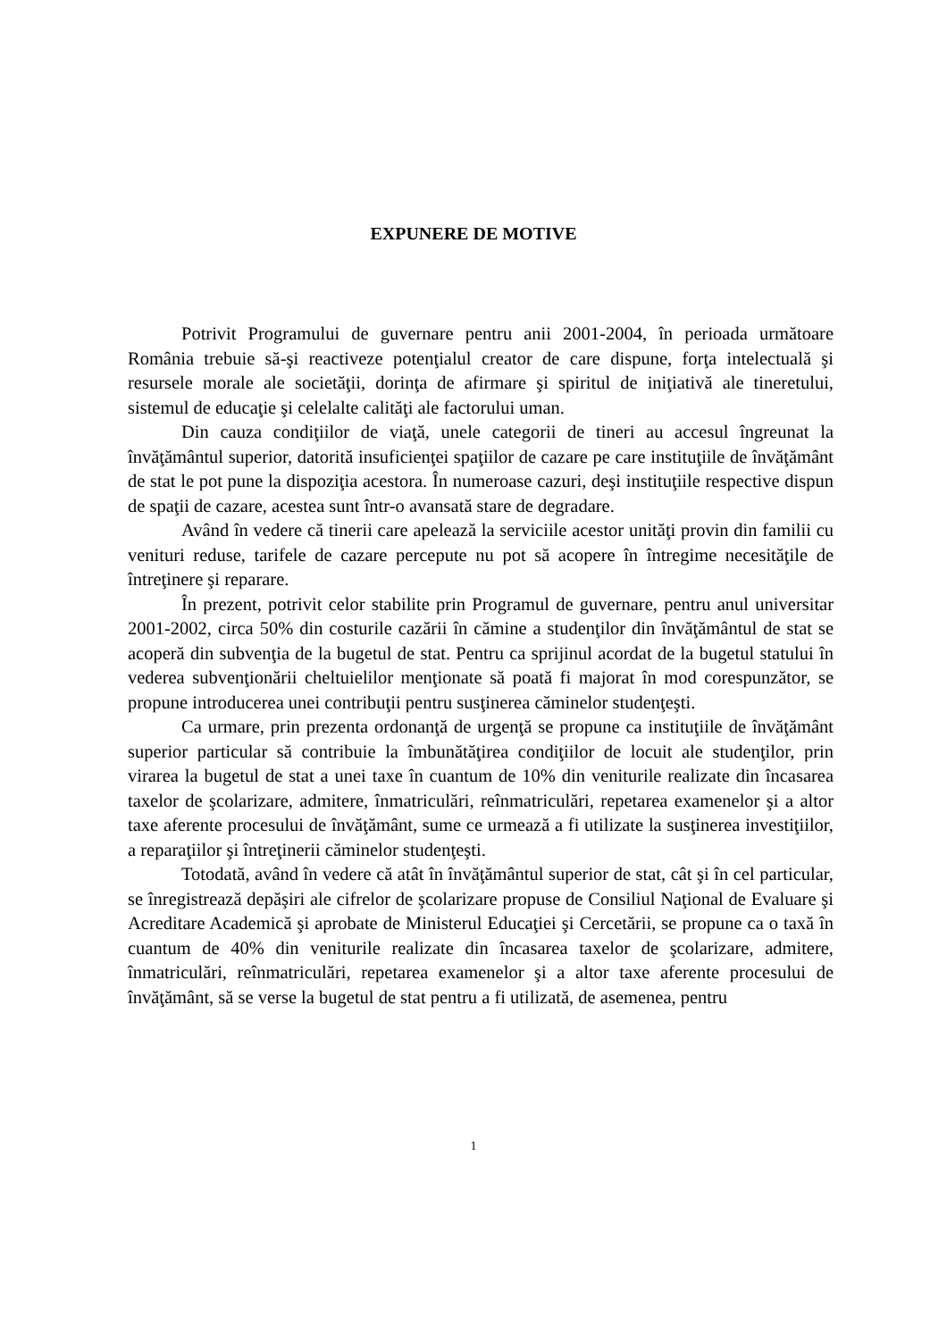EXPUNERE DE MOTIVE
Potrivit Programului de guvernare pentru anii 2001-2004, în perioada următoare România trebuie să-şi reactiveze potenţialul creator de care dispune, forţa intelectuală şi resursele morale ale societăţii, dorinţa de afirmare şi spiritul de iniţiativă ale tineretului, sistemul de educaţie şi celelalte calităţi ale factorului uman.
Din cauza condiţiilor de viaţă, unele categorii de tineri au accesul îngreunat la învăţământul superior, datorită insuficienţei spaţiilor de cazare pe care instituţiile de învăţământ de stat le pot pune la dispoziţia acestora. În numeroase cazuri, deşi instituţiile respective dispun de spaţii de cazare, acestea sunt într-o avansată stare de degradare.
Având în vedere că tinerii care apelează la serviciile acestor unităţi provin din familii cu venituri reduse, tarifele de cazare percepute nu pot să acopere în întregime necesităţile de întreţinere şi reparare.
În prezent, potrivit celor stabilite prin Programul de guvernare, pentru anul universitar 2001-2002, circa 50% din costurile cazării în cămine a studenţilor din învăţământul de stat se acoperă din subvenţia de la bugetul de stat. Pentru ca sprijinul acordat de la bugetul statului în vederea subvenţionării cheltuielilor menţionate să poată fi majorat în mod corespunzător, se propune introducerea unei contribuţii pentru susţinerea căminelor studenţeşti.
Ca urmare, prin prezenta ordonanţă de urgenţă se propune ca instituţiile de învăţământ superior particular să contribuie la îmbunătăţirea condiţiilor de locuit ale studenţilor, prin virarea la bugetul de stat a unei taxe în cuantum de 10% din veniturile realizate din încasarea taxelor de şcolarizare, admitere, înmatriculări, reînmatriculări, repetarea examenelor şi a altor taxe aferente procesului de învăţământ, sume ce urmează a fi utilizate la susţinerea investiţiilor, a reparaţiilor şi întreţinerii căminelor studenţeşti.
Totodată, având în vedere că atât în învăţământul superior de stat, cât şi în cel particular, se înregistrează depăşiri ale cifrelor de şcolarizare propuse de Consiliul Naţional de Evaluare şi Acreditare Academică şi aprobate de Ministerul Educaţiei şi Cercetării, se propune ca o taxă în cuantum de 40% din veniturile realizate din încasarea taxelor de şcolarizare, admitere, înmatriculări, reînmatriculări, repetarea examenelor şi a altor taxe aferente procesului de învăţământ, să se verse la bugetul de stat pentru a fi utilizată, de asemenea, pentru
1